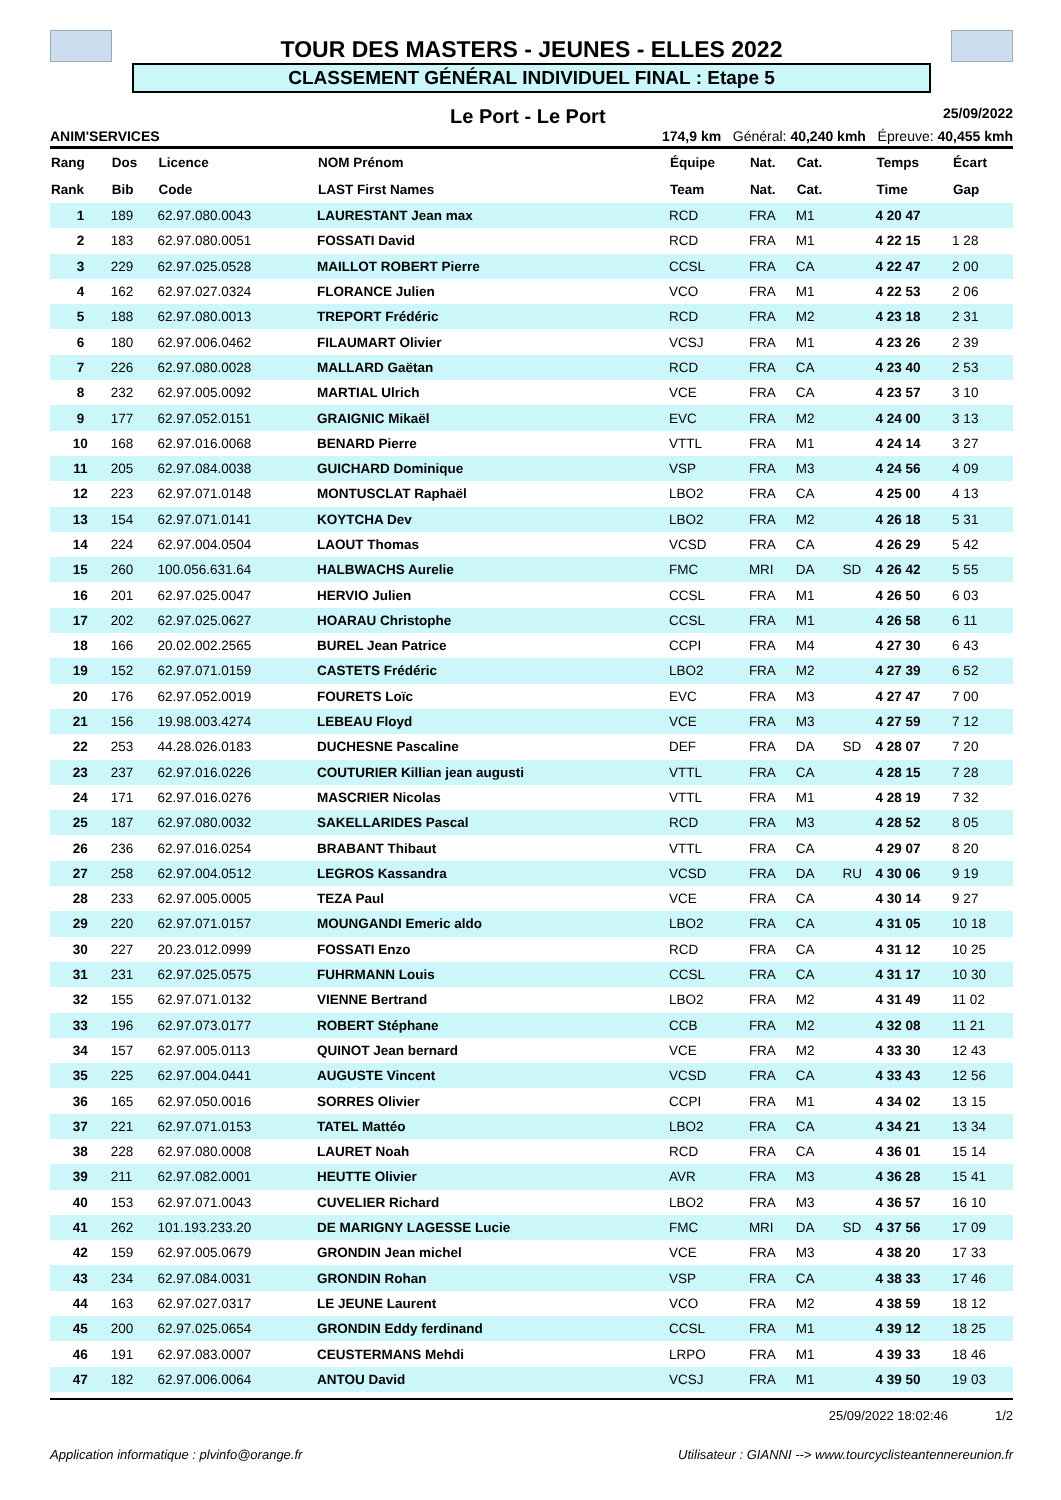TOUR DES MASTERS - JEUNES - ELLES 2022
CLASSEMENT GÉNÉRAL INDIVIDUEL FINAL : Etape 5
Le Port - Le Port 25/09/2022
ANIM'SERVICES 174,9 km Général: 40,240 kmh Épreuve: 40,455 kmh
| Rang | Dos | Licence | NOM Prénom | Équipe | Nat. | Cat. | | Temps | Écart |
| --- | --- | --- | --- | --- | --- | --- | --- | --- | --- |
| Rank | Bib | Code | LAST First Names | Team | Nat. | Cat. | | Time | Gap |
| 1 | 189 | 62.97.080.0043 | LAURESTANT Jean max | RCD | FRA | M1 | | 4 20 47 | |
| 2 | 183 | 62.97.080.0051 | FOSSATI David | RCD | FRA | M1 | | 4 22 15 | 1 28 |
| 3 | 229 | 62.97.025.0528 | MAILLOT ROBERT Pierre | CCSL | FRA | CA | | 4 22 47 | 2 00 |
| 4 | 162 | 62.97.027.0324 | FLORANCE Julien | VCO | FRA | M1 | | 4 22 53 | 2 06 |
| 5 | 188 | 62.97.080.0013 | TREPORT Frédéric | RCD | FRA | M2 | | 4 23 18 | 2 31 |
| 6 | 180 | 62.97.006.0462 | FILAUMART Olivier | VCSJ | FRA | M1 | | 4 23 26 | 2 39 |
| 7 | 226 | 62.97.080.0028 | MALLARD Gaëtan | RCD | FRA | CA | | 4 23 40 | 2 53 |
| 8 | 232 | 62.97.005.0092 | MARTIAL Ulrich | VCE | FRA | CA | | 4 23 57 | 3 10 |
| 9 | 177 | 62.97.052.0151 | GRAIGNIC Mikaël | EVC | FRA | M2 | | 4 24 00 | 3 13 |
| 10 | 168 | 62.97.016.0068 | BENARD Pierre | VTTL | FRA | M1 | | 4 24 14 | 3 27 |
| 11 | 205 | 62.97.084.0038 | GUICHARD Dominique | VSP | FRA | M3 | | 4 24 56 | 4 09 |
| 12 | 223 | 62.97.071.0148 | MONTUSCLAT Raphaël | LBO2 | FRA | CA | | 4 25 00 | 4 13 |
| 13 | 154 | 62.97.071.0141 | KOYTCHA Dev | LBO2 | FRA | M2 | | 4 26 18 | 5 31 |
| 14 | 224 | 62.97.004.0504 | LAOUT Thomas | VCSD | FRA | CA | | 4 26 29 | 5 42 |
| 15 | 260 | 100.056.631.64 | HALBWACHS Aurelie | FMC | MRI | DA | SD | 4 26 42 | 5 55 |
| 16 | 201 | 62.97.025.0047 | HERVIO Julien | CCSL | FRA | M1 | | 4 26 50 | 6 03 |
| 17 | 202 | 62.97.025.0627 | HOARAU Christophe | CCSL | FRA | M1 | | 4 26 58 | 6 11 |
| 18 | 166 | 20.02.002.2565 | BUREL Jean Patrice | CCPI | FRA | M4 | | 4 27 30 | 6 43 |
| 19 | 152 | 62.97.071.0159 | CASTETS Frédéric | LBO2 | FRA | M2 | | 4 27 39 | 6 52 |
| 20 | 176 | 62.97.052.0019 | FOURETS Loïc | EVC | FRA | M3 | | 4 27 47 | 7 00 |
| 21 | 156 | 19.98.003.4274 | LEBEAU Floyd | VCE | FRA | M3 | | 4 27 59 | 7 12 |
| 22 | 253 | 44.28.026.0183 | DUCHESNE Pascaline | DEF | FRA | DA | SD | 4 28 07 | 7 20 |
| 23 | 237 | 62.97.016.0226 | COUTURIER Killian jean augusti | VTTL | FRA | CA | | 4 28 15 | 7 28 |
| 24 | 171 | 62.97.016.0276 | MASCRIER Nicolas | VTTL | FRA | M1 | | 4 28 19 | 7 32 |
| 25 | 187 | 62.97.080.0032 | SAKELLARIDES Pascal | RCD | FRA | M3 | | 4 28 52 | 8 05 |
| 26 | 236 | 62.97.016.0254 | BRABANT Thibaut | VTTL | FRA | CA | | 4 29 07 | 8 20 |
| 27 | 258 | 62.97.004.0512 | LEGROS Kassandra | VCSD | FRA | DA | RU | 4 30 06 | 9 19 |
| 28 | 233 | 62.97.005.0005 | TEZA Paul | VCE | FRA | CA | | 4 30 14 | 9 27 |
| 29 | 220 | 62.97.071.0157 | MOUNGANDI Emeric aldo | LBO2 | FRA | CA | | 4 31 05 | 10 18 |
| 30 | 227 | 20.23.012.0999 | FOSSATI Enzo | RCD | FRA | CA | | 4 31 12 | 10 25 |
| 31 | 231 | 62.97.025.0575 | FUHRMANN Louis | CCSL | FRA | CA | | 4 31 17 | 10 30 |
| 32 | 155 | 62.97.071.0132 | VIENNE Bertrand | LBO2 | FRA | M2 | | 4 31 49 | 11 02 |
| 33 | 196 | 62.97.073.0177 | ROBERT Stéphane | CCB | FRA | M2 | | 4 32 08 | 11 21 |
| 34 | 157 | 62.97.005.0113 | QUINOT Jean bernard | VCE | FRA | M2 | | 4 33 30 | 12 43 |
| 35 | 225 | 62.97.004.0441 | AUGUSTE Vincent | VCSD | FRA | CA | | 4 33 43 | 12 56 |
| 36 | 165 | 62.97.050.0016 | SORRES Olivier | CCPI | FRA | M1 | | 4 34 02 | 13 15 |
| 37 | 221 | 62.97.071.0153 | TATEL Mattéo | LBO2 | FRA | CA | | 4 34 21 | 13 34 |
| 38 | 228 | 62.97.080.0008 | LAURET Noah | RCD | FRA | CA | | 4 36 01 | 15 14 |
| 39 | 211 | 62.97.082.0001 | HEUTTE Olivier | AVR | FRA | M3 | | 4 36 28 | 15 41 |
| 40 | 153 | 62.97.071.0043 | CUVELIER Richard | LBO2 | FRA | M3 | | 4 36 57 | 16 10 |
| 41 | 262 | 101.193.233.20 | DE MARIGNY LAGESSE Lucie | FMC | MRI | DA | SD | 4 37 56 | 17 09 |
| 42 | 159 | 62.97.005.0679 | GRONDIN Jean michel | VCE | FRA | M3 | | 4 38 20 | 17 33 |
| 43 | 234 | 62.97.084.0031 | GRONDIN Rohan | VSP | FRA | CA | | 4 38 33 | 17 46 |
| 44 | 163 | 62.97.027.0317 | LE JEUNE Laurent | VCO | FRA | M2 | | 4 38 59 | 18 12 |
| 45 | 200 | 62.97.025.0654 | GRONDIN Eddy ferdinand | CCSL | FRA | M1 | | 4 39 12 | 18 25 |
| 46 | 191 | 62.97.083.0007 | CEUSTERMANS Mehdi | LRPO | FRA | M1 | | 4 39 33 | 18 46 |
| 47 | 182 | 62.97.006.0064 | ANTOU David | VCSJ | FRA | M1 | | 4 39 50 | 19 03 |
25/09/2022 18:02:46 1/2
Application informatique : plvinfo@orange.fr Utilisateur : GIANNI --> www.tourcyclisteantennereunion.fr